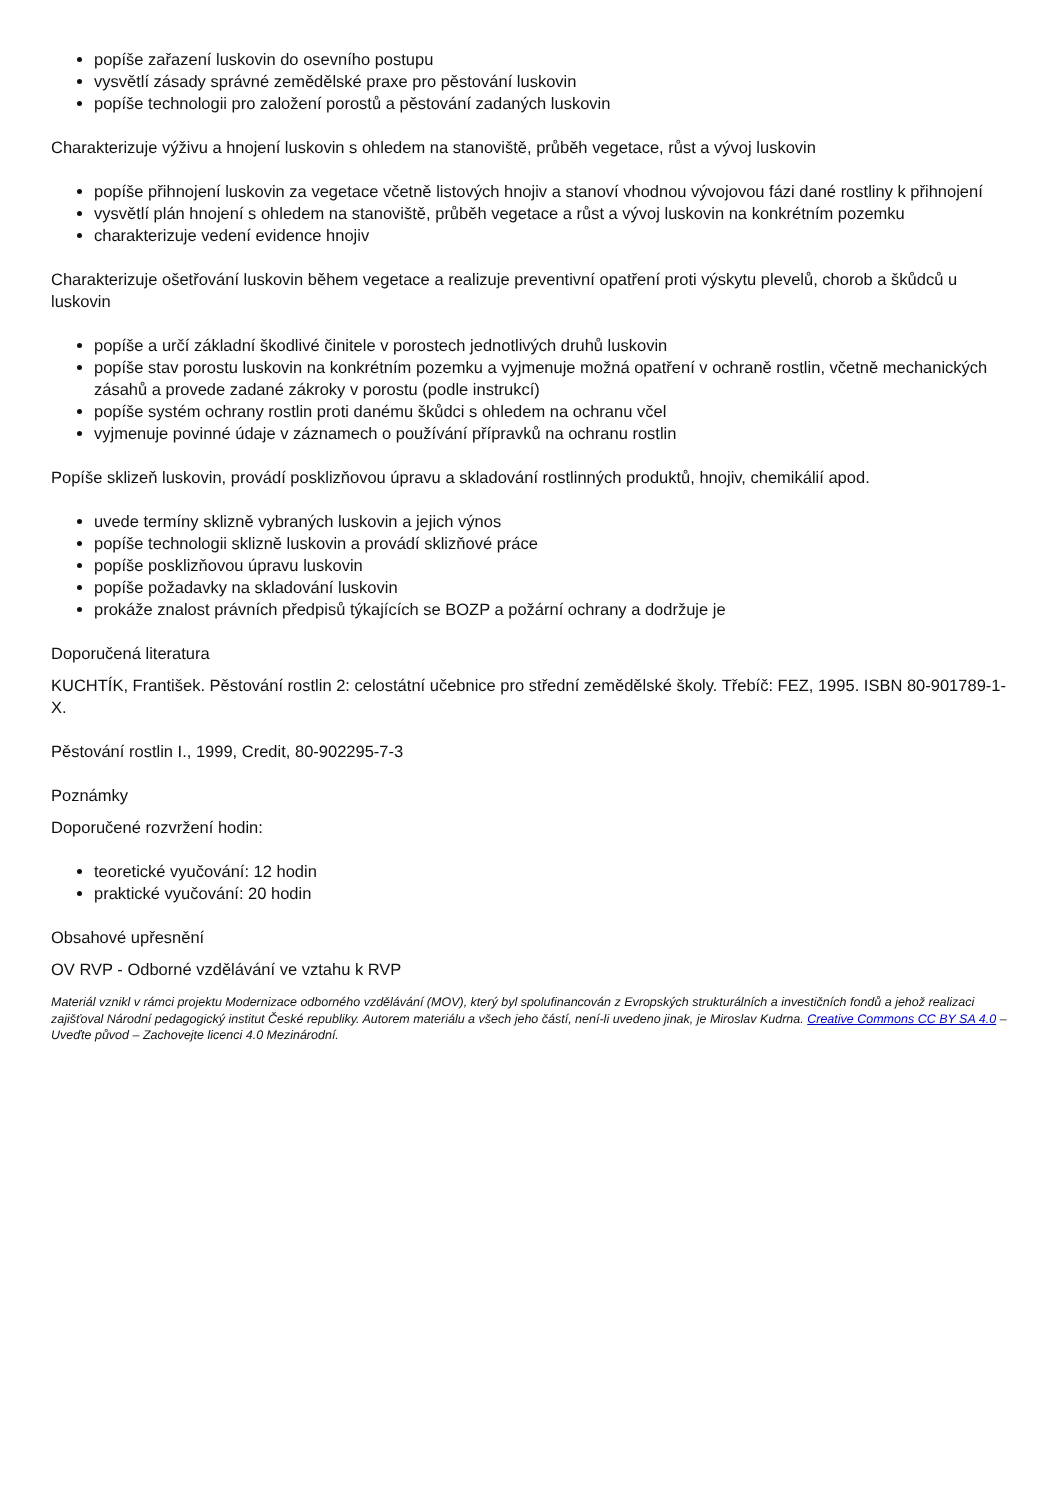popíše zařazení luskovin do osevního postupu
vysvětlí zásady správné zemědělské praxe pro pěstování luskovin
popíše technologii pro založení porostů a pěstování zadaných luskovin
Charakterizuje výživu a hnojení luskovin s ohledem na stanoviště, průběh vegetace, růst a vývoj luskovin
popíše přihnojení luskovin za vegetace včetně listových hnojiv a stanoví vhodnou vývojovou fázi dané rostliny k přihnojení
vysvětlí plán hnojení s ohledem na stanoviště, průběh vegetace a růst a vývoj luskovin na konkrétním pozemku
charakterizuje vedení evidence hnojiv
Charakterizuje ošetřování luskovin během vegetace a realizuje preventivní opatření proti výskytu plevelů, chorob a škůdců u luskovin
popíše a určí základní škodlivé činitele v porostech jednotlivých druhů luskovin
popíše stav porostu luskovin na konkrétním pozemku a vyjmenuje možná opatření v ochraně rostlin, včetně mechanických zásahů a provede zadané zákroky v porostu (podle instrukcí)
popíše systém ochrany rostlin proti danému škůdci s ohledem na ochranu včel
vyjmenuje povinné údaje v záznamech o používání přípravků na ochranu rostlin
Popíše sklizeň luskovin, provádí posklizňovou úpravu a skladování rostlinných produktů, hnojiv, chemikálií apod.
uvede termíny sklizně vybraných luskovin a jejich výnos
popíše technologii sklizně luskovin a provádí sklizňové práce
popíše posklizňovou úpravu luskovin
popíše požadavky na skladování luskovin
prokáže znalost právních předpisů týkajících se BOZP a požární ochrany a dodržuje je
Doporučená literatura
KUCHTÍK, František. Pěstování rostlin 2: celostátní učebnice pro střední zemědělské školy. Třebíč: FEZ, 1995. ISBN 80-901789-1-X.
Pěstování rostlin I., 1999, Credit, 80-902295-7-3
Poznámky
Doporučené rozvržení hodin:
teoretické vyučování: 12 hodin
praktické vyučování: 20 hodin
Obsahové upřesnění
OV RVP - Odborné vzdělávání ve vztahu k RVP
Materiál vznikl v rámci projektu Modernizace odborného vzdělávání (MOV), který byl spolufinancován z Evropských strukturálních a investičních fondů a jehož realizaci zajišťoval Národní pedagogický institut České republiky. Autorem materiálu a všech jeho částí, není-li uvedeno jinak, je Miroslav Kudrna. Creative Commons CC BY SA 4.0 – Uveďte původ – Zachovejte licenci 4.0 Mezinárodní.